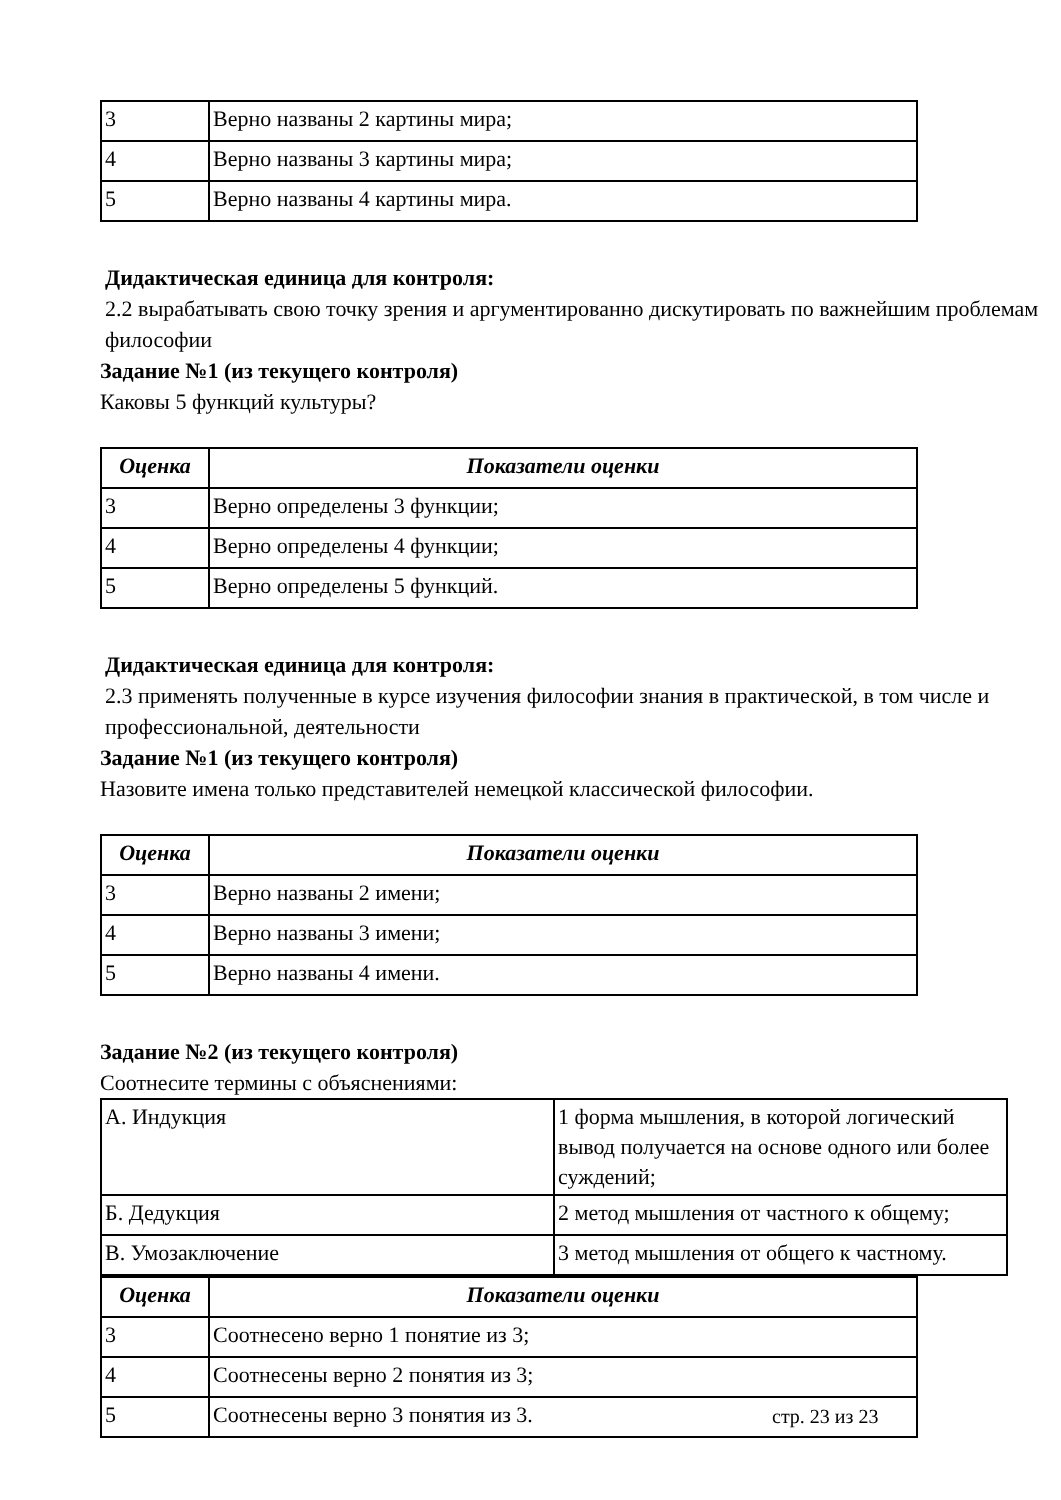| 3 | Верно названы 2 картины мира; |
| 4 | Верно названы 3 картины мира; |
| 5 | Верно названы 4 картины мира. |
Дидактическая единица для контроля:
2.2 вырабатывать свою точку зрения и аргументированно дискутировать по важнейшим проблемам философии
Задание №1 (из текущего контроля)
Каковы 5 функций культуры?
| Оценка | Показатели оценки |
| --- | --- |
| 3 | Верно определены 3 функции; |
| 4 | Верно определены 4 функции; |
| 5 | Верно определены 5 функций. |
Дидактическая единица для контроля:
2.3 применять полученные в курсе изучения философии знания в практической, в том числе и профессиональной, деятельности
Задание №1 (из текущего контроля)
Назовите имена только представителей немецкой классической философии.
| Оценка | Показатели оценки |
| --- | --- |
| 3 | Верно названы 2 имени; |
| 4 | Верно названы 3 имени; |
| 5 | Верно названы 4 имени. |
Задание №2 (из текущего контроля)
Соотнесите термины с объяснениями:
| А. Индукция | 1 форма мышления, в которой логический вывод получается на основе одного или более суждений; |
| Б. Дедукция | 2 метод мышления от частного к общему; |
| В. Умозаключение | 3 метод мышления от общего к частному. |
| Оценка | Показатели оценки |
| --- | --- |
| 3 | Соотнесено верно 1 понятие из 3; |
| 4 | Соотнесены верно 2 понятия из 3; |
| 5 | Соотнесены верно 3 понятия из 3. |
стр. 23 из 23